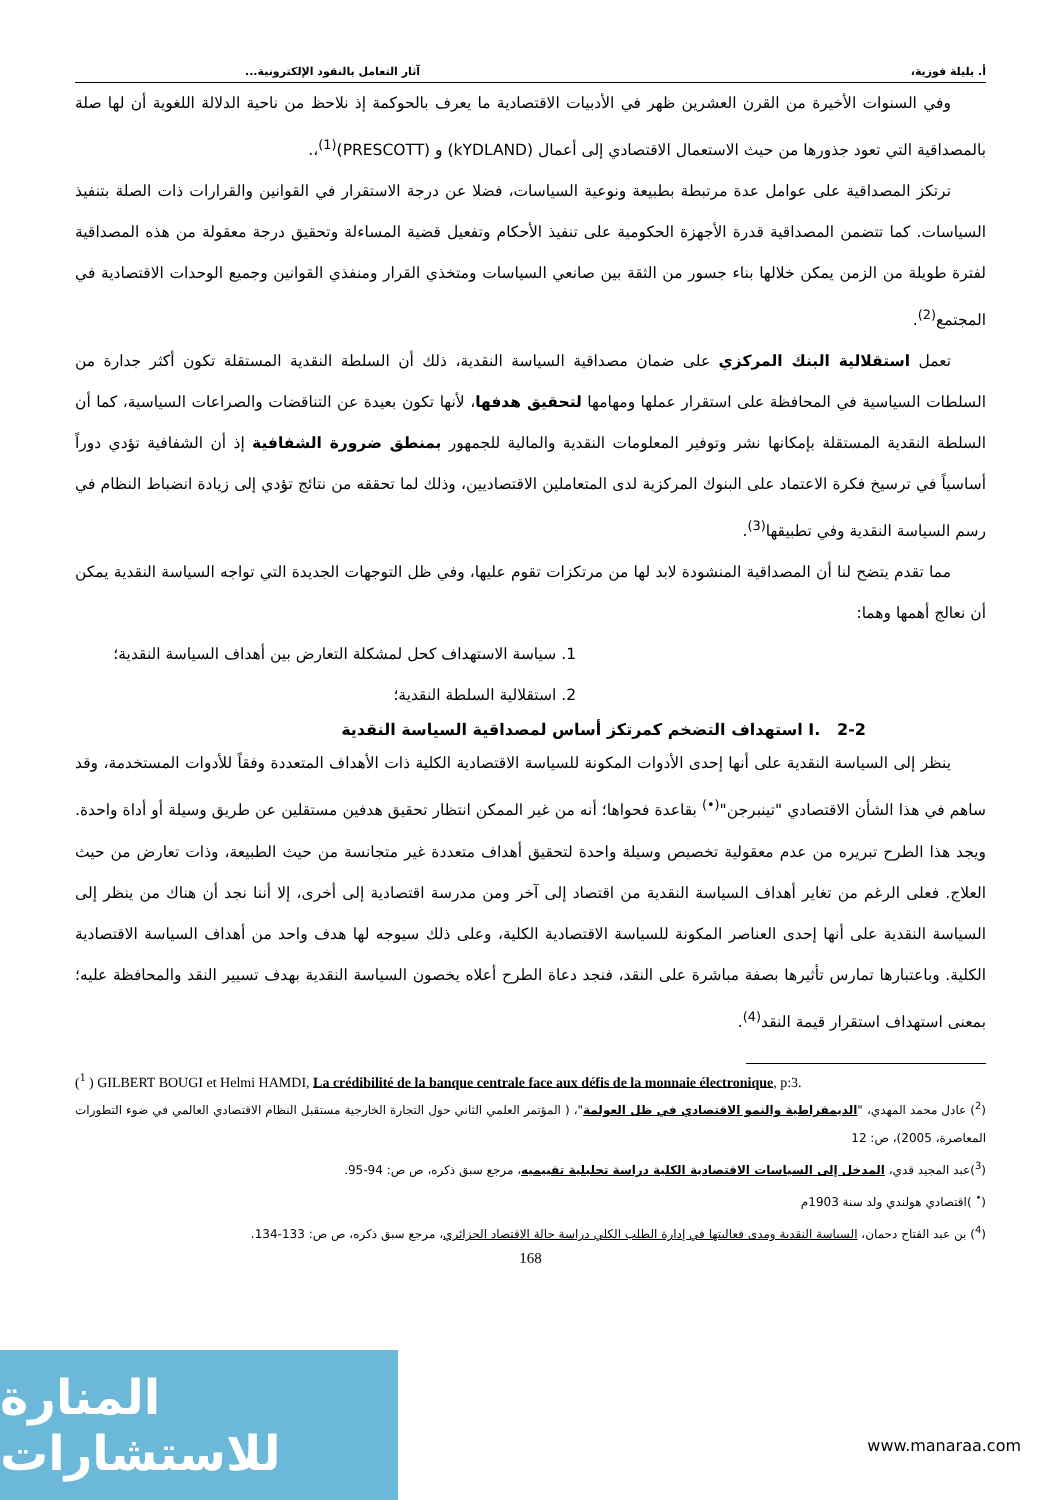أ. بليلة فوزية، آثار التعامل بالنقود الإلكترونية...
وفي السنوات الأخيرة من القرن العشرين ظهر في الأدبيات الاقتصادية ما يعرف بالحوكمة إذ نلاحظ من ناحية الدلالة اللغوية أن لها صلة بالمصداقية التي تعود جذورها من حيث الاستعمال الاقتصادي إلى أعمال (kYDLAND) و (PRESCOTT)<sup>(1)</sup>،.
ترتكز المصداقية على عوامل عدة مرتبطة بطبيعة ونوعية السياسات، فضلا عن درجة الاستقرار في القوانين والقرارات ذات الصلة بتنفيذ السياسات. كما تتضمن المصداقية قدرة الأجهزة الحكومية على تنفيذ الأحكام وتفعيل قضية المساءلة وتحقيق درجة معقولة من هذه المصداقية لفترة طويلة من الزمن يمكن خلالها بناء جسور من الثقة بين صانعي السياسات ومتخذي القرار ومنفذي القوانين وجميع الوحدات الاقتصادية في المجتمع<sup>(2)</sup>.
تعمل استقلالية البنك المركزي على ضمان مصداقية السياسة النقدية، ذلك أن السلطة النقدية المستقلة تكون أكثر جدارة من السلطات السياسية في المحافظة على استقرار عملها ومهامها لتحقيق هدفها، لأنها تكون بعيدة عن التناقضات والصراعات السياسية، كما أن السلطة النقدية المستقلة بإمكانها نشر وتوفير المعلومات النقدية والمالية للجمهور بمنطق ضرورة الشفافية إذ أن الشفافية تؤدي دوراً أساسياً في ترسيخ فكرة الاعتماد على البنوك المركزية لدى المتعاملين الاقتصاديين، وذلك لما تحققه من نتائج تؤدي إلى زيادة انضباط النظام في رسم السياسة النقدية وفي تطبيقها<sup>(3)</sup>.
مما تقدم يتضح لنا أن المصداقية المنشودة لابد لها من مرتكزات تقوم عليها، وفي ظل التوجهات الجديدة التي تواجه السياسة النقدية يمكن أن نعالج أهمها وهما:
1. سياسة الاستهداف كحل لمشكلة التعارض بين أهداف السياسة النقدية؛
2. استقلالية السلطة النقدية؛
I. 2-2 استهداف التضخم كمرتكز أساس لمصداقية السياسة النقدية
ينظر إلى السياسة النقدية على أنها إحدى الأدوات المكونة للسياسة الاقتصادية الكلية ذات الأهداف المتعددة وفقاً للأدوات المستخدمة، وقد ساهم في هذا الشأن الاقتصادي "تينبرجن"<sup>(•)</sup> بقاعدة فحواها؛ أنه من غير الممكن انتظار تحقيق هدفين مستقلين عن طريق وسيلة أو أداة واحدة. ويجد هذا الطرح تبريره من عدم معقولية تخصيص وسيلة واحدة لتحقيق أهداف متعددة غير متجانسة من حيث الطبيعة، وذات تعارض من حيث العلاج. فعلى الرغم من تغاير أهداف السياسة النقدية من اقتصاد إلى آخر ومن مدرسة اقتصادية إلى أخرى، إلا أننا نجد أن هناك من ينظر إلى السياسة النقدية على أنها إحدى العناصر المكونة للسياسة الاقتصادية الكلية، وعلى ذلك سيوجه لها هدف واحد من أهداف السياسة الاقتصادية الكلية. وباعتبارها تمارس تأثيرها بصفة مباشرة على النقد، فنجد دعاة الطرح أعلاه يخصون السياسة النقدية بهدف تسيير النقد والمحافظة عليه؛ بمعنى استهداف استقرار قيمة النقد<sup>(4)</sup>.
(<sup>1</sup> ) GILBERT BOUGI et Helmi HAMDI, La crédibilité de la banque centrale face aux défis de la monnaie électronique, p:3.
(<sup>2</sup>) عادل محمد المهدي، "الديمقراطية والنمو الاقتصادي في ظل العولمة"، ( المؤتمر العلمي الثاني حول التجارة الخارجية مستقبل النظام الاقتصادي العالمي في ضوء التطورات المعاصرة، 2005)، ص: 12
(<sup>3</sup>)عبد المجيد قدي، المدخل إلى السياسات الاقتصادية الكلية دراسة تحليلية تقييميه، مرجع سبق ذكره، ص ص: 94-95.
(<sup>•</sup> )اقتصادي هولندي ولد سنة 1903م
(<sup>4</sup>) بن عبد الفتاح دحمان، السياسة النقدية ومدى فعاليتها في إدارة الطلب الكلي دراسة حالة الاقتصاد الجزائري، مرجع سبق ذكره، ص ص: 133-134.
168
المنارة للاستشارات
www.manaraa.com